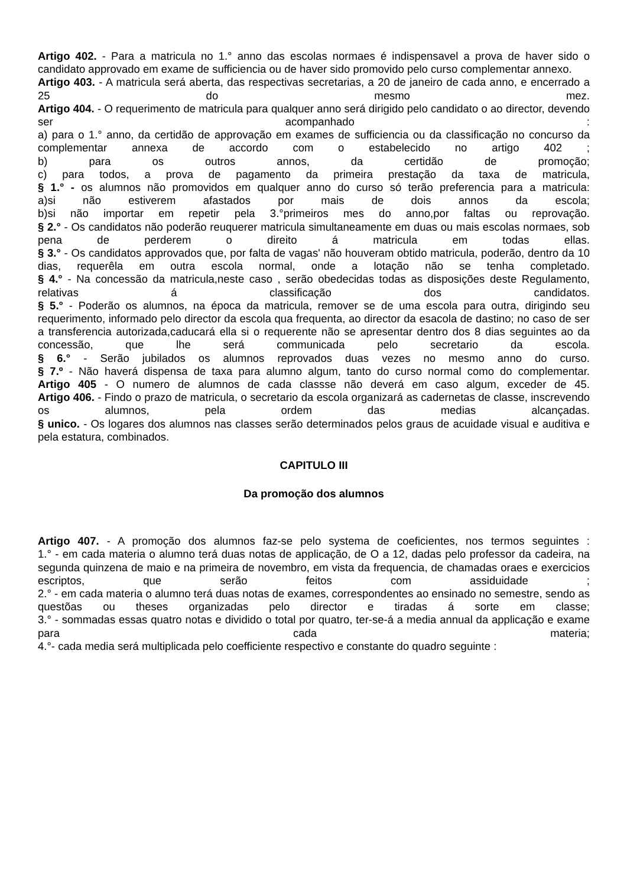Artigo 402. - Para a matricula no 1.° anno das escolas normaes é indispensavel a prova de haver sido o candidato approvado em exame de sufficiencia ou de haver sido promovido pelo curso complementar annexo.
Artigo 403. - A matricula será aberta, das respectivas secretarias, a 20 de janeiro de cada anno, e encerrado a 25 do mesmo mez.
Artigo 404. - O requerimento de matricula para qualquer anno será dirigido pelo candidato o ao director, devendo ser acompanhado :
a) para o 1.° anno, da certidão de approvação em exames de sufficiencia ou da classificação no concurso da complementar annexa de accordo com o estabelecido no artigo 402 ;
b) para os outros annos, da certidão de promoção;
c) para todos, a prova de pagamento da primeira prestação da taxa de matricula,
§ 1.° - os alumnos não promovidos em qualquer anno do curso só terão preferencia para a matricula:
a)si não estiverem afastados por mais de dois annos da escola;
b)si não importar em repetir pela 3.°primeiros mes do anno,por faltas ou reprovação.
§ 2.° - Os candidatos não poderão reuquerer matricula simultaneamente em duas ou mais escolas normaes, sob pena de perderem o direito á matricula em todas ellas.
§ 3.° - Os candidatos approvados que, por falta de vagas' não houveram obtido matricula, poderão, dentro da 10 dias, requerêla em outra escola normal, onde a lotação não se tenha completado.
§ 4.° - Na concessão da matricula,neste caso , serão obedecidas todas as disposições deste Regulamento, relativas á classificação dos candidatos.
§ 5.° - Poderão os alumnos, na época da matricula, remover se de uma escola para outra, dirigindo seu requerimento, informado pelo director da escola qua frequenta, ao director da esacola de dastino; no caso de ser a transferencia autorizada,caducará ella si o requerente não se apresentar dentro dos 8 dias seguintes ao da concessão, que lhe será communicada pelo secretario da escola.
§ 6.° - Serão jubilados os alumnos reprovados duas vezes no mesmo anno do curso.
§ 7.º - Não haverá dispensa de taxa para alumno algum, tanto do curso normal como do complementar.
Artigo 405 - O numero de alumnos de cada classse não deverá em caso algum, exceder de 45.
Artigo 406. - Findo o prazo de matricula, o secretario da escola organizará as cadernetas de classe, inscrevendo os alumnos, pela ordem das medias alcançadas.
§ unico. - Os logares dos alumnos nas classes serão determinados pelos graus de acuidade visual e auditiva e pela estatura, combinados.
CAPITULO III
Da promoção dos alumnos
Artigo 407. - A promoção dos alumnos faz-se pelo systema de coeficientes, nos termos seguintes :
1.° - em cada materia o alumno terá duas notas de applicação, de O a 12, dadas pelo professor da cadeira, na segunda quinzena de maio e na primeira de novembro, em vista da frequencia, de chamadas oraes e exercicios escriptos, que serão feitos com assiduidade ;
2.° - em cada materia o alumno terá duas notas de exames, correspondentes ao ensinado no semestre, sendo as questõas ou theses organizadas pelo director e tiradas á sorte em classe;
3.° - sommadas essas quatro notas e dividido o total por quatro, ter-se-á a media annual da applicação e exame para cada materia;
4.°- cada media será multiplicada pelo coefficiente respectivo e constante do quadro seguinte :